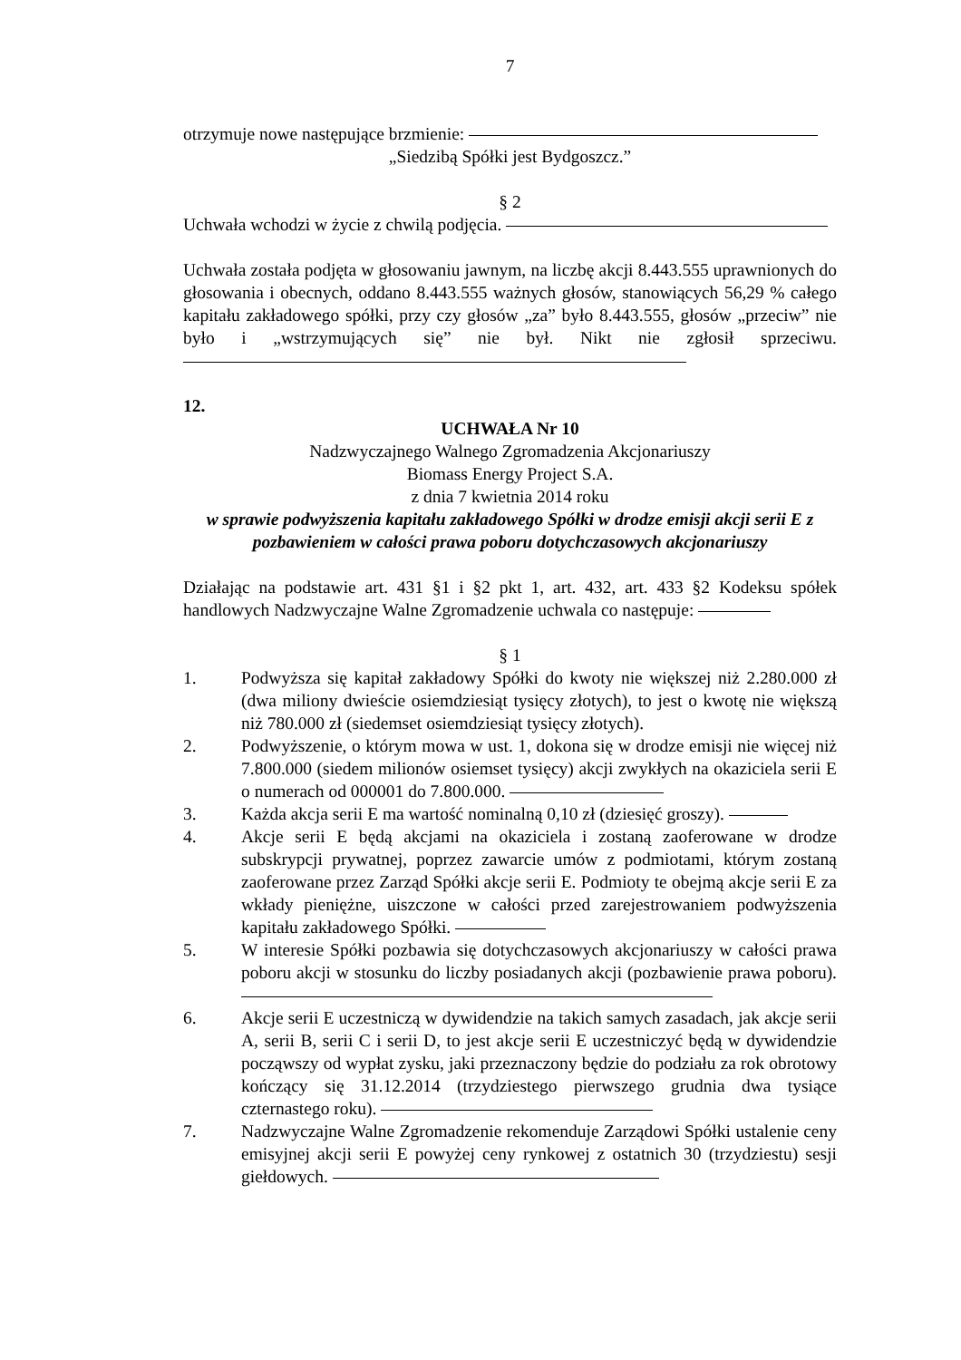7
otrzymuje nowe następujące brzmienie:
„Siedzibą Spółki jest Bydgoszcz.”
§ 2
Uchwała wchodzi w życie z chwilą podjęcia.
Uchwała została podjęta w głosowaniu jawnym, na liczbę akcji 8.443.555 uprawnionych do głosowania i obecnych, oddano 8.443.555 ważnych głosów, stanowiących 56,29 % całego kapitału zakładowego spółki, przy czy głosów „za” było 8.443.555, głosów „przeciw” nie było i „wstrzymujących się” nie był. Nikt nie zgłosił sprzeciwu.
12.
UCHWAŁA Nr 10
Nadzwyczajnego Walnego Zgromadzenia Akcjonariuszy
Biomass Energy Project S.A.
z dnia 7 kwietnia 2014 roku
w sprawie podwyższenia kapitału zakładowego Spółki w drodze emisji akcji serii E z pozbawieniem w całości prawa poboru dotychczasowych akcjonariuszy
Działając na podstawie art. 431 §1 i §2 pkt 1, art. 432, art. 433 §2 Kodeksu spółek handlowych Nadzwyczajne Walne Zgromadzenie uchwala co następuje:
§ 1
1. Podwyższa się kapitał zakładowy Spółki do kwoty nie większej niż 2.280.000 zł (dwa miliony dwieście osiemdziesiąt tysięcy złotych), to jest o kwotę nie większą niż 780.000 zł (siedemset osiemdziesiąt tysięcy złotych).
2. Podwyższenie, o którym mowa w ust. 1, dokona się w drodze emisji nie więcej niż 7.800.000 (siedem milionów osiemset tysięcy) akcji zwykłych na okaziciela serii E o numerach od 000001 do 7.800.000.
3. Każda akcja serii E ma wartość nominalną 0,10 zł (dziesięć groszy).
4. Akcje serii E będą akcjami na okaziciela i zostaną zaoferowane w drodze subskrypcji prywatnej, poprzez zawarcie umów z podmiotami, którym zostaną zaoferowane przez Zarząd Spółki akcje serii E. Podmioty te obejmą akcje serii E za wkłady pieniężne, uiszczone w całości przed zarejestrowaniem podwyższenia kapitału zakładowego Spółki.
5. W interesie Spółki pozbawia się dotychczasowych akcjonariuszy w całości prawa poboru akcji w stosunku do liczby posiadanych akcji (pozbawienie prawa poboru).
6. Akcje serii E uczestniczą w dywidendzie na takich samych zasadach, jak akcje serii A, serii B, serii C i serii D, to jest akcje serii E uczestniczyć będą w dywidendzie począwszy od wypłat zysku, jaki przeznaczony będzie do podziału za rok obrotowy kończący się 31.12.2014 (trzydziestego pierwszego grudnia dwa tysiące czternastego roku).
7. Nadzwyczajne Walne Zgromadzenie rekomenduje Zarządowi Spółki ustalenie ceny emisyjnej akcji serii E powyżej ceny rynkowej z ostatnich 30 (trzydziestu) sesji giełdowych.